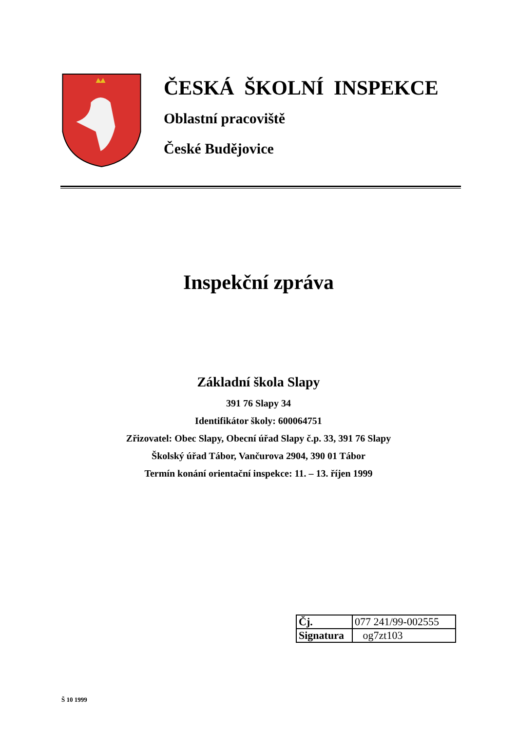ČESKÁ ŠKOLNÍ INSPEKCE
Oblastní pracoviště
České Budějovice
Inspekční zpráva
Základní škola Slapy
391 76 Slapy 34
Identifikátor školy: 600064751
Zřizovatel: Obec Slapy, Obecní úřad Slapy č.p. 33, 391 76 Slapy
Školský úřad Tábor, Vančurova 2904, 390 01 Tábor
Termín konání orientační inspekce: 11. – 13. říjen 1999
| Čj. | 077 241/99-002555 |
| Signatura | og7zt103 |
Š 10 1999